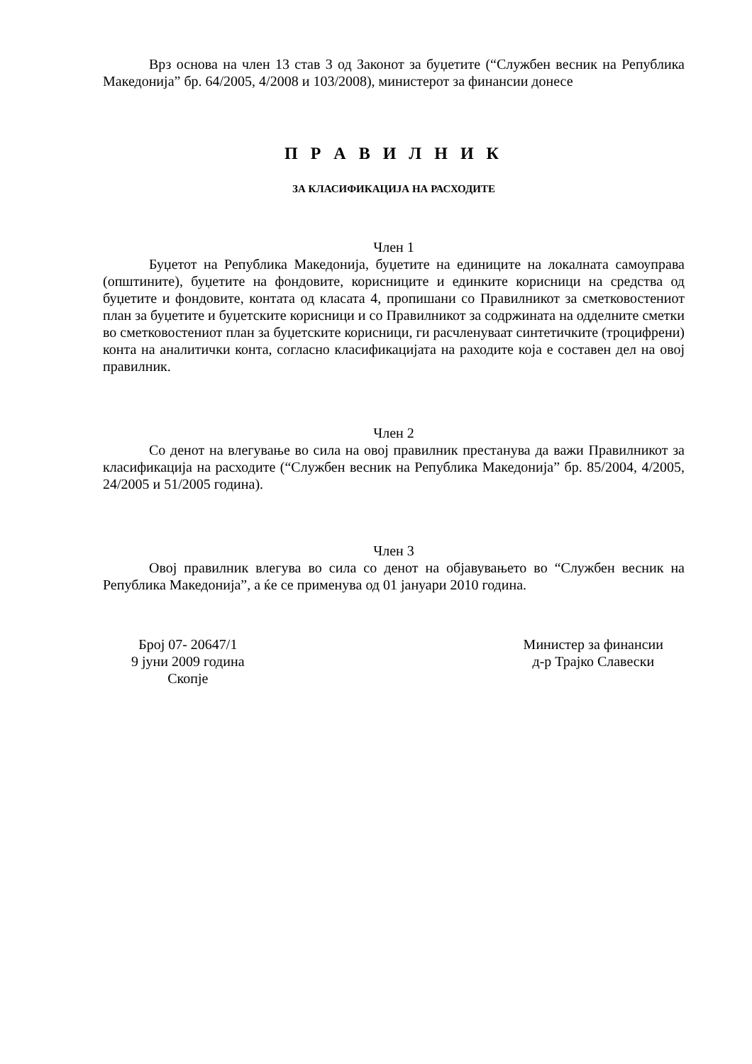Врз основа на член 13 став 3 од Законот за буџетите (“Службен весник на Република Македонија” бр. 64/2005, 4/2008 и 103/2008), министерот за финансии донесе
П Р А В И Л Н И К
ЗА КЛАСИФИКАЦИЈА НА РАСХОДИТЕ
Член 1
Буџетот на Република Македонија, буџетите на единиците на локалната самоуправа (општините), буџетите на фондовите, корисниците и единките корисници на средства од буџетите и фондовите, контата од класата 4, пропишани со Правилникот за сметковостениот план за буџетите и буџетските корисници и со Правилникот за содржината на одделните сметки во сметковостениот план за буџетските корисници, ги расчленуваат синтетичките (троцифрени) конта на аналитички конта, согласно класификацијата на раходите која е составен дел на овој правилник.
Член 2
Со денот на влегување во сила на овој правилник престанува да важи Правилникот за класификација на расходите (“Службен весник на Република Македонија” бр. 85/2004, 4/2005, 24/2005 и 51/2005 година).
Член 3
Овој правилник влегува во сила со денот на објавувањето во “Службен весник на Република Македонија”, а ќе се применува од 01 јануари 2010 година.
Број 07- 20647/1
9 јуни 2009 година
Скопје
Министер за финансии
д-р Трајко Славески